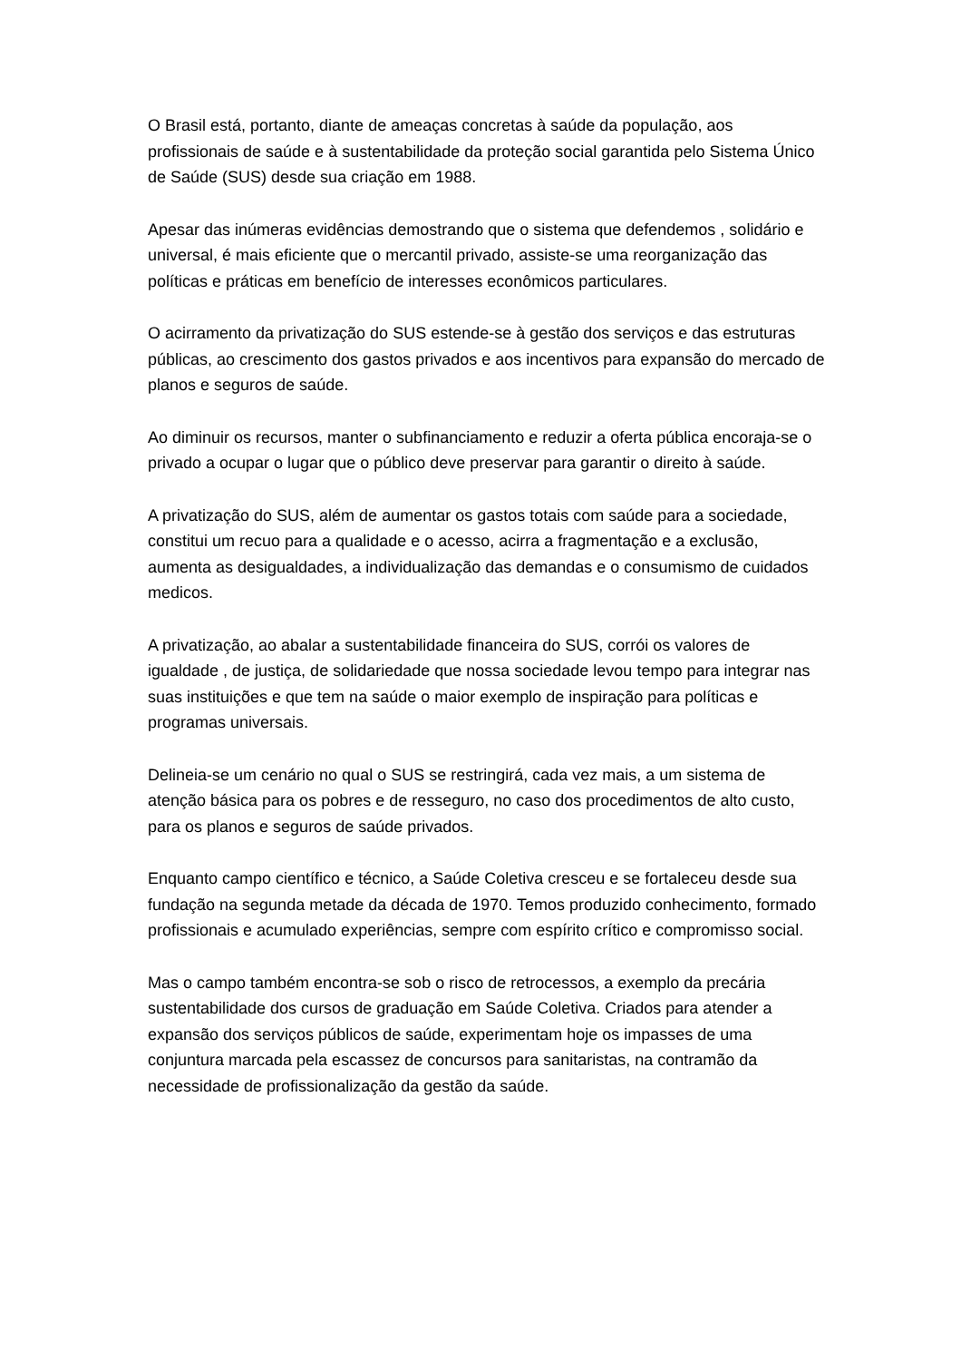O Brasil está, portanto, diante de ameaças concretas à saúde da população, aos profissionais de saúde e à sustentabilidade da proteção social garantida pelo Sistema Único de Saúde (SUS) desde sua criação em 1988.
Apesar das inúmeras evidências demostrando que o sistema que defendemos , solidário e universal, é mais eficiente que o mercantil privado, assiste-se uma reorganização das políticas e práticas em benefício de interesses econômicos particulares.
O acirramento da privatização do SUS estende-se à gestão dos serviços e das estruturas públicas, ao crescimento dos gastos privados e aos incentivos para expansão do mercado de planos e seguros de saúde.
Ao diminuir os recursos, manter o subfinanciamento e reduzir a oferta pública encoraja-se o privado a ocupar o lugar que o público deve preservar para garantir o direito à saúde.
A privatização do SUS, além de aumentar os gastos totais com saúde para a sociedade, constitui um recuo para a qualidade e o acesso, acirra a fragmentação e a exclusão, aumenta as desigualdades, a individualização das demandas e o consumismo de cuidados medicos.
A privatização, ao abalar a sustentabilidade financeira do SUS, corrói os valores de igualdade , de justiça, de solidariedade que nossa sociedade levou tempo para integrar nas suas instituições e que tem na saúde o maior exemplo de inspiração para políticas e programas universais.
Delineia-se um cenário no qual o SUS se restringirá, cada vez mais, a um sistema de atenção básica para os pobres e de resseguro, no caso dos procedimentos de alto custo, para os planos e seguros de saúde privados.
Enquanto campo científico e técnico, a Saúde Coletiva cresceu e se fortaleceu desde sua fundação na segunda metade da década de 1970. Temos produzido conhecimento, formado profissionais e acumulado experiências, sempre com espírito crítico e compromisso social.
Mas o campo também encontra-se sob o risco de retrocessos, a exemplo da precária sustentabilidade dos cursos de graduação em Saúde Coletiva. Criados para atender a expansão dos serviços públicos de saúde, experimentam hoje os impasses de uma conjuntura marcada pela escassez de concursos para sanitaristas, na contramão da necessidade de profissionalização da gestão da saúde.